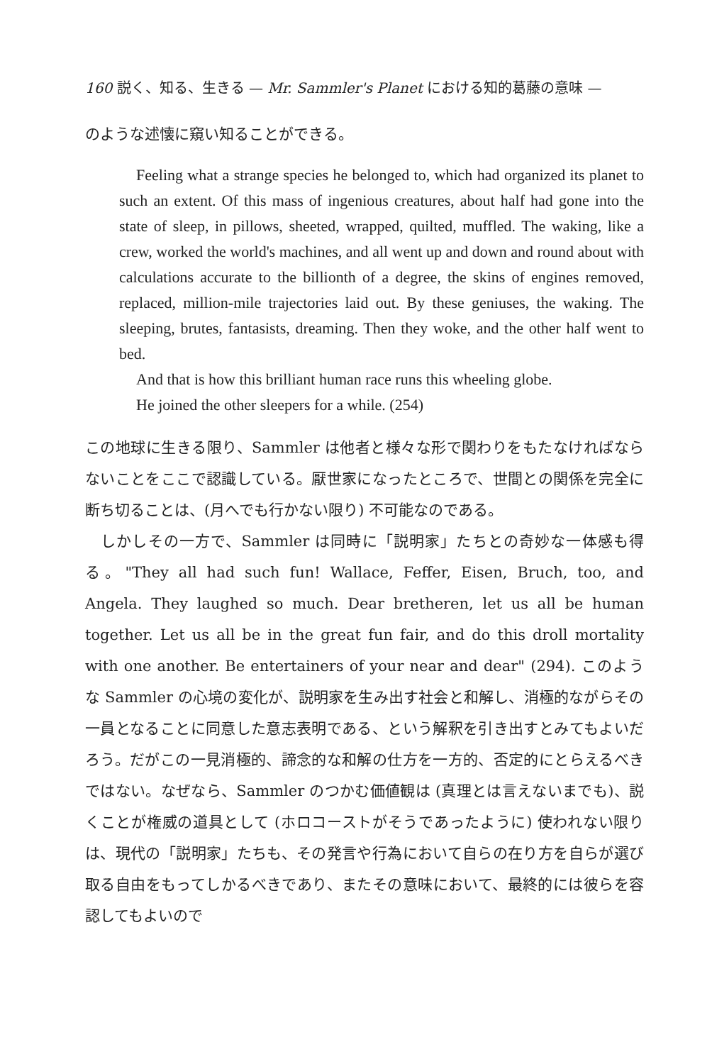160 説く、知る、生きる — Mr. Sammler's Planet における知的葛藤の意味 —
のような述懐に窺い知ることができる。
Feeling what a strange species he belonged to, which had organized its planet to such an extent. Of this mass of ingenious creatures, about half had gone into the state of sleep, in pillows, sheeted, wrapped, quilted, muffled. The waking, like a crew, worked the world's machines, and all went up and down and round about with calculations accurate to the billionth of a degree, the skins of engines removed, replaced, million-mile trajectories laid out. By these geniuses, the waking. The sleeping, brutes, fantasists, dreaming. Then they woke, and the other half went to bed.
And that is how this brilliant human race runs this wheeling globe.
He joined the other sleepers for a while. (254)
この地球に生きる限り、Sammler は他者と様々な形で関わりをもたなければならないことをここで認識している。厭世家になったところで、世間との関係を完全に断ち切ることは、(月へでも行かない限り) 不可能なのである。
　しかしその一方で、Sammler は同時に「説明家」たちとの奇妙な一体感も得る。"They all had such fun! Wallace, Feffer, Eisen, Bruch, too, and Angela. They laughed so much. Dear bretheren, let us all be human together. Let us all be in the great fun fair, and do this droll mortality with one another. Be entertainers of your near and dear" (294). このような Sammler の心境の変化が、説明家を生み出す社会と和解し、消極的ながらその一員となることに同意した意志表明である、という解釈を引き出すとみてもよいだろう。だがこの一見消極的、諦念的な和解の仕方を一方的、否定的にとらえるべきではない。なぜなら、Sammler のつかむ価値観は (真理とは言えないまでも)、説くことが権威の道具として (ホロコーストがそうであったように) 使われない限りは、現代の「説明家」たちも、その発言や行為において自らの在り方を自らが選び取る自由をもってしかるべきであり、またその意味において、最終的には彼らを容認してもよいので